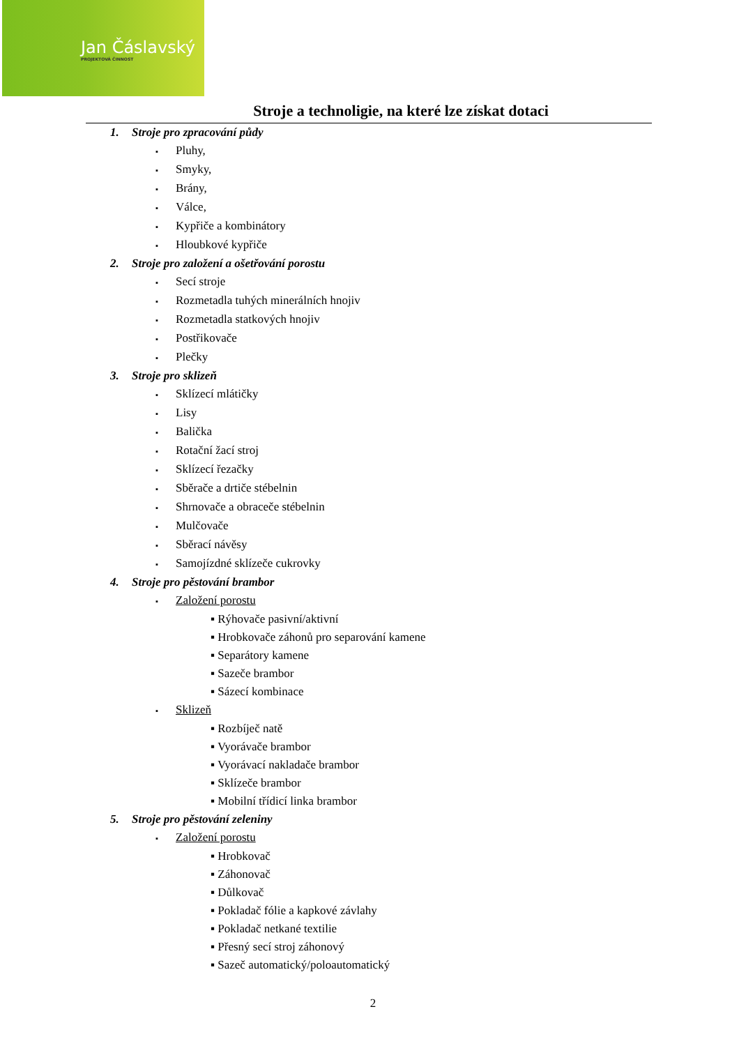Jan Čáslavský
PROJEKTOVÁ ČINNOST
Stroje a technoligie, na které lze získat dotaci
1. Stroje pro zpracování půdy
▪ Pluhy,
▪ Smyky,
▪ Brány,
▪ Válce,
▪ Kypřiče a kombinátory
▪ Hloubkové kypřiče
2. Stroje pro založení a ošetřování porostu
▪ Secí stroje
▪ Rozmetadla tuhých minerálních hnojiv
▪ Rozmetadla statkových hnojiv
▪ Postřikovače
▪ Plečky
3. Stroje pro sklizeň
▪ Sklízecí mlátičky
▪ Lisy
▪ Balička
▪ Rotační žací stroj
▪ Sklízecí řezačky
▪ Sběrače a drtiče stébelnin
▪ Shrnovače a obraceče stébelnin
▪ Mulčovače
▪ Sběrací návěsy
▪ Samojízdné sklízeče cukrovky
4. Stroje pro pěstování brambor
▪ Založení porostu
▪ Rýhovače pasivní/aktivní
▪ Hrobkovače záhonů pro separování kamene
▪ Separátory kamene
▪ Sazeče brambor
▪ Sázecí kombinace
▪ Sklizeň
▪ Rozbíječ natě
▪ Vyorávače brambor
▪ Vyorávací nakladače brambor
▪ Sklízeče brambor
▪ Mobilní třídicí linka brambor
5. Stroje pro pěstování zeleniny
▪ Založení porostu
▪ Hrobkovač
▪ Záhonovač
▪ Důlkovač
▪ Pokladač fólie a kapkové závlahy
▪ Pokladač netkané textilie
▪ Přesný secí stroj záhonový
▪ Sazeč automatický/poloautomatický
2